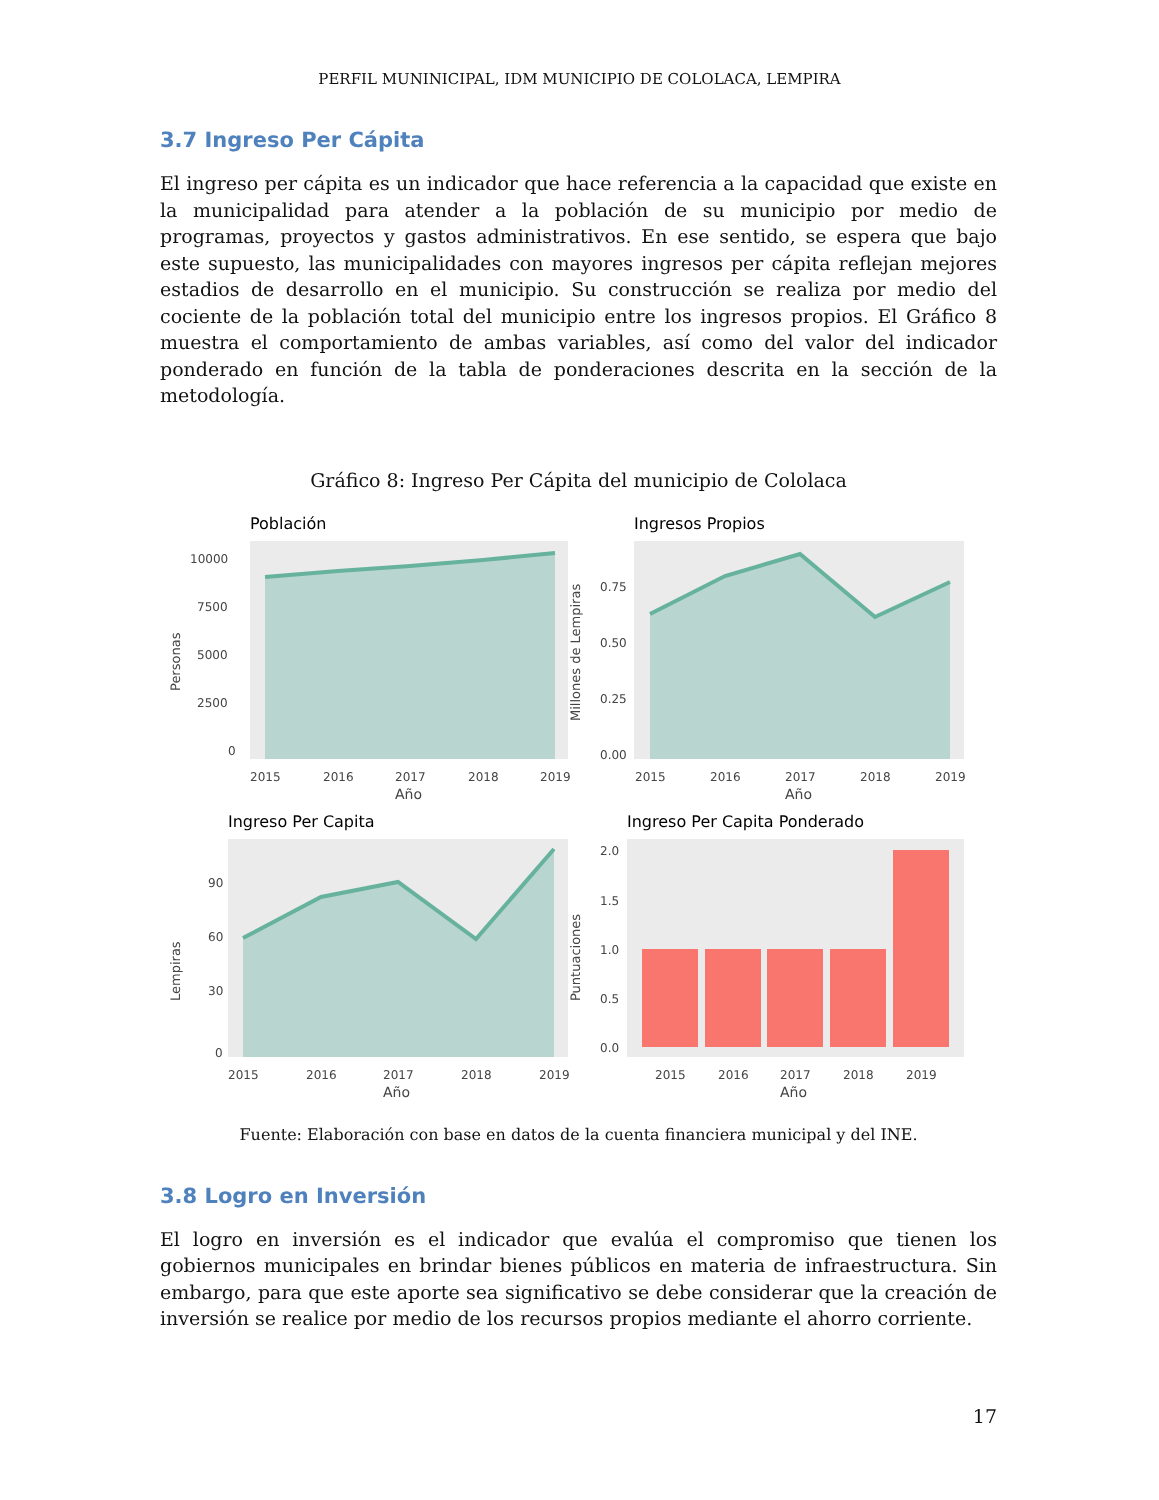PERFIL MUNINICIPAL, IDM MUNICIPIO DE COLOLACA, LEMPIRA
3.7 Ingreso Per Cápita
El ingreso per cápita es un indicador que hace referencia a la capacidad que existe en la municipalidad para atender a la población de su municipio por medio de programas, proyectos y gastos administrativos. En ese sentido, se espera que bajo este supuesto, las municipalidades con mayores ingresos per cápita reflejan mejores estadios de desarrollo en el municipio. Su construcción se realiza por medio del cociente de la población total del municipio entre los ingresos propios. El Gráfico 8 muestra el comportamiento de ambas variables, así como del valor del indicador ponderado en función de la tabla de ponderaciones descrita en la sección de la metodología.
Gráfico 8: Ingreso Per Cápita del municipio de Cololaca
Población
10000
7500
5000
2500
0
2015
2016
2017
2018
2019
Año
Personas
Ingresos Propios
0.75
0.50
0.25
0.00
2015
2016
2017
2018
2019
Año
Millones de Lempiras
Ingreso Per Capita
90
60
30
0
2015
2016
2017
2018
2019
Año
Lempiras
Ingreso Per Capita Ponderado
2.0
1.5
1.0
0.5
0.0
2015
2016
2017
2018
2019
Año
Puntuaciones
Fuente: Elaboración con base en datos de la cuenta financiera municipal y del INE.
3.8 Logro en Inversión
El logro en inversión es el indicador que evalúa el compromiso que tienen los gobiernos municipales en brindar bienes públicos en materia de infraestructura. Sin embargo, para que este aporte sea significativo se debe considerar que la creación de inversión se realice por medio de los recursos propios mediante el ahorro corriente.
17